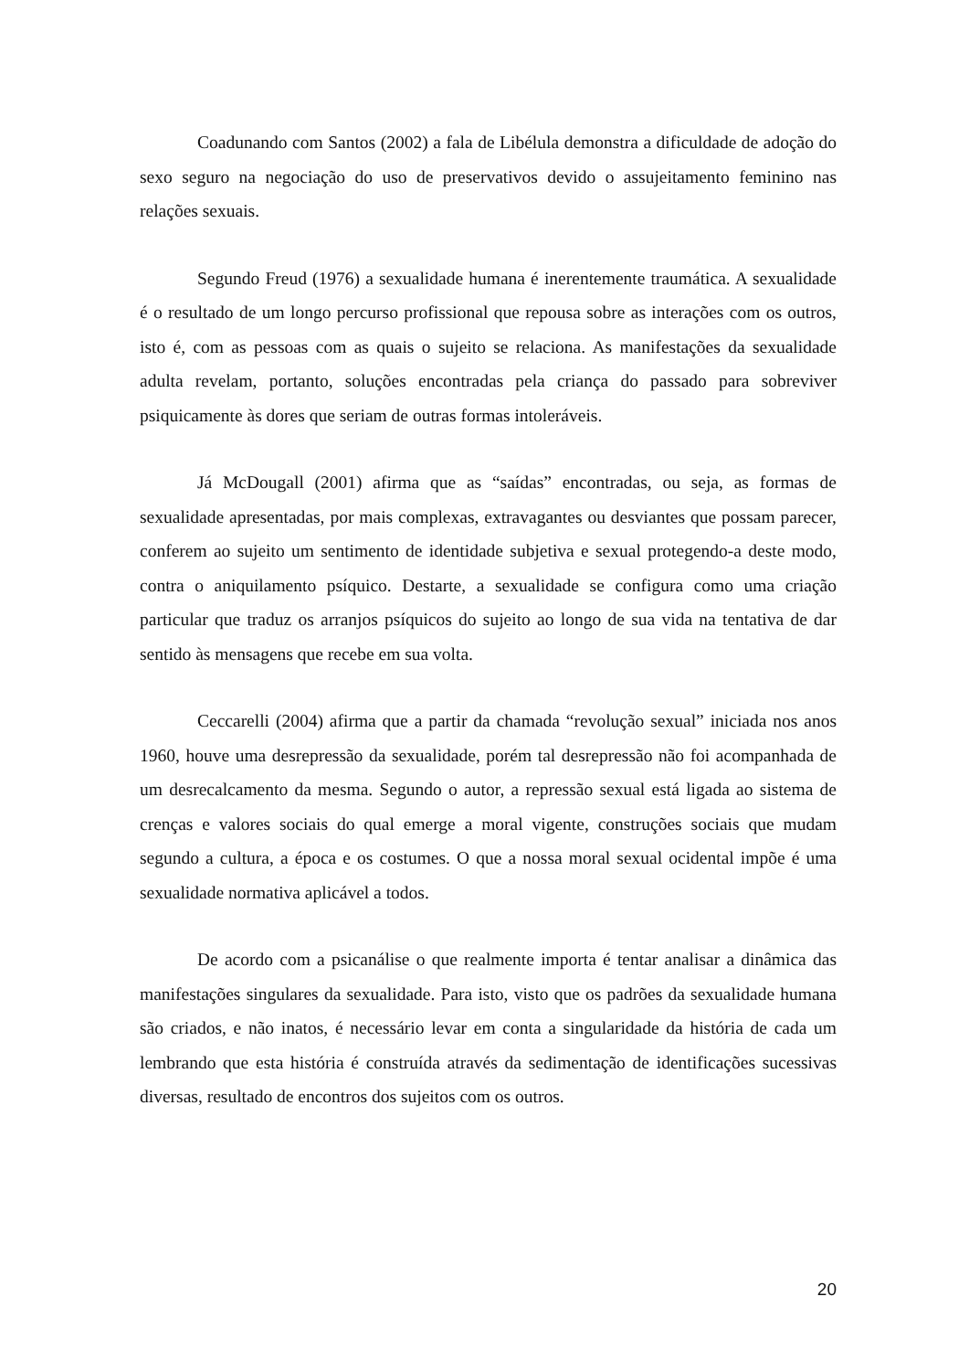Coadunando com Santos (2002) a fala de Libélula demonstra a dificuldade de adoção do sexo seguro na negociação do uso de preservativos devido o assujeitamento feminino nas relações sexuais.
Segundo Freud (1976) a sexualidade humana é inerentemente traumática. A sexualidade é o resultado de um longo percurso profissional que repousa sobre as interações com os outros, isto é, com as pessoas com as quais o sujeito se relaciona. As manifestações da sexualidade adulta revelam, portanto, soluções encontradas pela criança do passado para sobreviver psiquicamente às dores que seriam de outras formas intoleráveis.
Já McDougall (2001) afirma que as “saídas” encontradas, ou seja, as formas de sexualidade apresentadas, por mais complexas, extravagantes ou desviantes que possam parecer, conferem ao sujeito um sentimento de identidade subjetiva e sexual protegendo-a deste modo, contra o aniquilamento psíquico. Destarte, a sexualidade se configura como uma criação particular que traduz os arranjos psíquicos do sujeito ao longo de sua vida na tentativa de dar sentido às mensagens que recebe em sua volta.
Ceccarelli (2004) afirma que a partir da chamada “revolução sexual” iniciada nos anos 1960, houve uma desrepressão da sexualidade, porém tal desrepressão não foi acompanhada de um desrecalcamento da mesma. Segundo o autor, a repressão sexual está ligada ao sistema de crenças e valores sociais do qual emerge a moral vigente, construções sociais que mudam segundo a cultura, a época e os costumes. O que a nossa moral sexual ocidental impõe é uma sexualidade normativa aplicável a todos.
De acordo com a psicanálise o que realmente importa é tentar analisar a dinâmica das manifestações singulares da sexualidade. Para isto, visto que os padrões da sexualidade humana são criados, e não inatos, é necessário levar em conta a singularidade da história de cada um lembrando que esta história é construída através da sedimentação de identificações sucessivas diversas, resultado de encontros dos sujeitos com os outros.
20